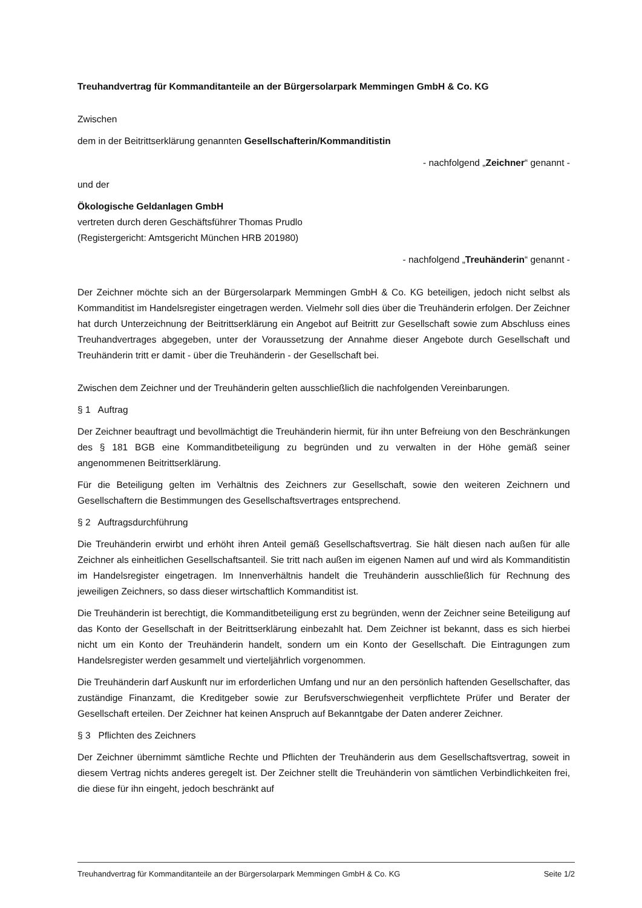Treuhandvertrag für Kommanditanteile an der Bürgersolarpark Memmingen GmbH & Co. KG
Zwischen
dem in der Beitrittserklärung genannten Gesellschafterin/Kommanditistin
- nachfolgend „Zeichner“ genannt -
und der
Ökologische Geldanlagen GmbH
vertreten durch deren Geschäftsführer Thomas Prudlo
(Registergericht: Amtsgericht München HRB 201980)
- nachfolgend „Treuhänderin“ genannt -
Der Zeichner möchte sich an der Bürgersolarpark Memmingen GmbH & Co. KG beteiligen, jedoch nicht selbst als Kommanditist im Handelsregister eingetragen werden. Vielmehr soll dies über die Treuhänderin erfolgen. Der Zeichner hat durch Unterzeichnung der Beitrittserklärung ein Angebot auf Beitritt zur Gesellschaft sowie zum Abschluss eines Treuhandvertrages abgegeben, unter der Voraussetzung der Annahme dieser Angebote durch Gesellschaft und Treuhänderin tritt er damit - über die Treuhänderin - der Gesellschaft bei.
Zwischen dem Zeichner und der Treuhänderin gelten ausschließlich die nachfolgenden Vereinbarungen.
§ 1 Auftrag
Der Zeichner beauftragt und bevollmächtigt die Treuhänderin hiermit, für ihn unter Befreiung von den Beschränkungen des § 181 BGB eine Kommanditbeteiligung zu begründen und zu verwalten in der Höhe gemäß seiner angenommenen Beitrittserklärung.
Für die Beteiligung gelten im Verhältnis des Zeichners zur Gesellschaft, sowie den weiteren Zeichnern und Gesellschaftern die Bestimmungen des Gesellschaftsvertrages entsprechend.
§ 2 Auftragsdurchführung
Die Treuhänderin erwirbt und erhöht ihren Anteil gemäß Gesellschaftsvertrag. Sie hält diesen nach außen für alle Zeichner als einheitlichen Gesellschaftsanteil. Sie tritt nach außen im eigenen Namen auf und wird als Kommanditistin im Handelsregister eingetragen. Im Innenverhältnis handelt die Treuhänderin ausschließlich für Rechnung des jeweiligen Zeichners, so dass dieser wirtschaftlich Kommanditist ist.
Die Treuhänderin ist berechtigt, die Kommanditbeteiligung erst zu begründen, wenn der Zeichner seine Beteiligung auf das Konto der Gesellschaft in der Beitrittserklärung einbezahlt hat. Dem Zeichner ist bekannt, dass es sich hierbei nicht um ein Konto der Treuhänderin handelt, sondern um ein Konto der Gesellschaft. Die Eintragungen zum Handelsregister werden gesammelt und vierteljährlich vorgenommen.
Die Treuhänderin darf Auskunft nur im erforderlichen Umfang und nur an den persönlich haftenden Gesellschafter, das zuständige Finanzamt, die Kreditgeber sowie zur Berufsverschwiegenheit verpflichtete Prüfer und Berater der Gesellschaft erteilen. Der Zeichner hat keinen Anspruch auf Bekanntgabe der Daten anderer Zeichner.
§ 3 Pflichten des Zeichners
Der Zeichner übernimmt sämtliche Rechte und Pflichten der Treuhänderin aus dem Gesellschaftsvertrag, soweit in diesem Vertrag nichts anderes geregelt ist. Der Zeichner stellt die Treuhänderin von sämtlichen Verbindlichkeiten frei, die diese für ihn eingeht, jedoch beschränkt auf
Treuhandvertrag für Kommanditanteile an der Bürgersolarpark Memmingen GmbH & Co. KG Seite 1/2